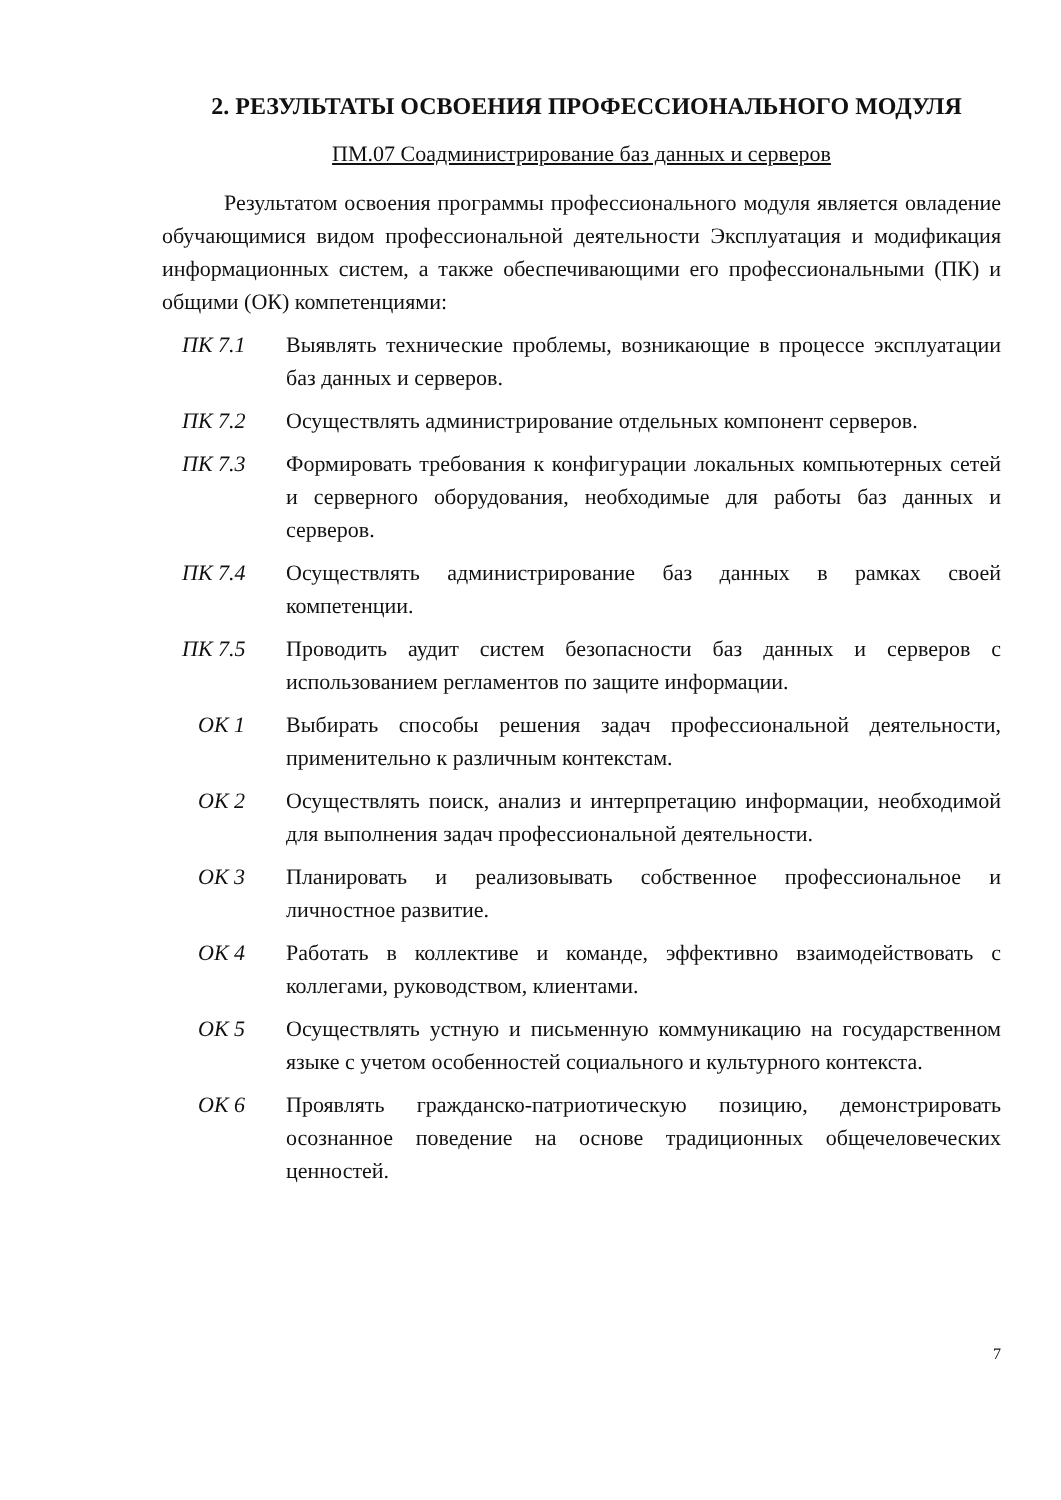2. РЕЗУЛЬТАТЫ ОСВОЕНИЯ ПРОФЕССИОНАЛЬНОГО МОДУЛЯ
ПМ.07 Соадминистрирование баз данных и серверов
Результатом освоения программы профессионального модуля является овладение обучающимися видом профессиональной деятельности Эксплуатация и модификация информационных систем, а также обеспечивающими его профессиональными (ПК) и общими (ОК) компетенциями:
ПК 7.1 Выявлять технические проблемы, возникающие в процессе эксплуатации баз данных и серверов.
ПК 7.2 Осуществлять администрирование отдельных компонент серверов.
ПК 7.3 Формировать требования к конфигурации локальных компьютерных сетей и серверного оборудования, необходимые для работы баз данных и серверов.
ПК 7.4 Осуществлять администрирование баз данных в рамках своей компетенции.
ПК 7.5 Проводить аудит систем безопасности баз данных и серверов с использованием регламентов по защите информации.
ОК 1 Выбирать способы решения задач профессиональной деятельности, применительно к различным контекстам.
ОК 2 Осуществлять поиск, анализ и интерпретацию информации, необходимой для выполнения задач профессиональной деятельности.
ОК 3 Планировать и реализовывать собственное профессиональное и личностное развитие.
ОК 4 Работать в коллективе и команде, эффективно взаимодействовать с коллегами, руководством, клиентами.
ОК 5 Осуществлять устную и письменную коммуникацию на государственном языке с учетом особенностей социального и культурного контекста.
ОК 6 Проявлять гражданско-патриотическую позицию, демонстрировать осознанное поведение на основе традиционных общечеловеческих ценностей.
7